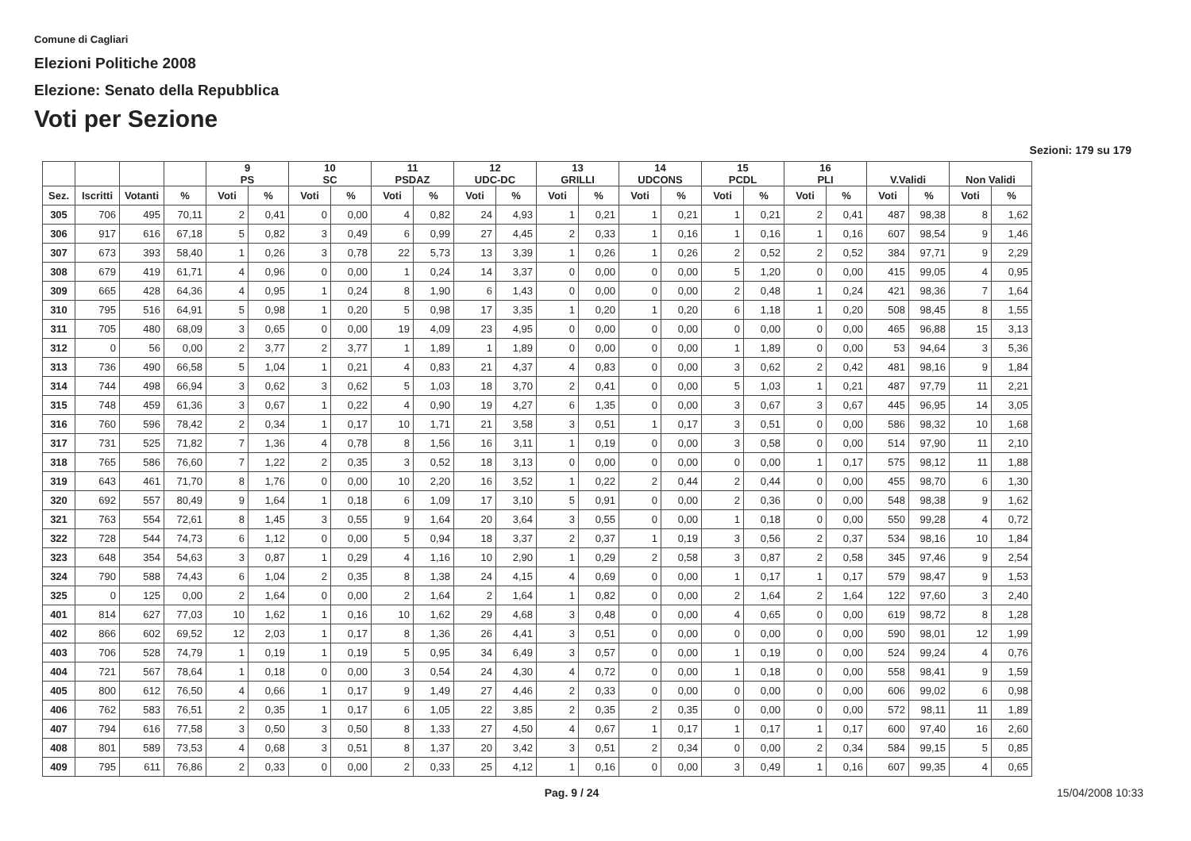Comune di Cagliari
Elezioni Politiche 2008
Elezione: Senato della Repubblica
Voti per Sezione
Sezioni: 179 su 179
| | | | | 9 PS | | 10 SC | | 11 PSDAZ | | 12 UDC-DC | | 13 GRILLI | | 14 UDCONS | | 15 PCDL | | 16 PLI | | V.Validi | | Non Validi | |
| --- | --- | --- | --- | --- | --- | --- | --- | --- | --- | --- | --- | --- | --- | --- | --- | --- | --- | --- | --- | --- | --- | --- | --- |
| Sez. | Iscritti | Votanti | % | Voti | % | Voti | % | Voti | % | Voti | % | Voti | % | Voti | % | Voti | % | Voti | % | Voti | % | Voti | % |
| 305 | 706 | 495 | 70,11 | 2 | 0,41 | 0 | 0,00 | 4 | 0,82 | 24 | 4,93 | 1 | 0,21 | 1 | 0,21 | 1 | 0,21 | 2 | 0,41 | 487 | 98,38 | 8 | 1,62 |
| 306 | 917 | 616 | 67,18 | 5 | 0,82 | 3 | 0,49 | 6 | 0,99 | 27 | 4,45 | 2 | 0,33 | 1 | 0,16 | 1 | 0,16 | 1 | 0,16 | 607 | 98,54 | 9 | 1,46 |
| 307 | 673 | 393 | 58,40 | 1 | 0,26 | 3 | 0,78 | 22 | 5,73 | 13 | 3,39 | 1 | 0,26 | 1 | 0,26 | 2 | 0,52 | 2 | 0,52 | 384 | 97,71 | 9 | 2,29 |
| 308 | 679 | 419 | 61,71 | 4 | 0,96 | 0 | 0,00 | 1 | 0,24 | 14 | 3,37 | 0 | 0,00 | 0 | 0,00 | 5 | 1,20 | 0 | 0,00 | 415 | 99,05 | 4 | 0,95 |
| 309 | 665 | 428 | 64,36 | 4 | 0,95 | 1 | 0,24 | 8 | 1,90 | 6 | 1,43 | 0 | 0,00 | 0 | 0,00 | 2 | 0,48 | 1 | 0,24 | 421 | 98,36 | 7 | 1,64 |
| 310 | 795 | 516 | 64,91 | 5 | 0,98 | 1 | 0,20 | 5 | 0,98 | 17 | 3,35 | 1 | 0,20 | 1 | 0,20 | 6 | 1,18 | 1 | 0,20 | 508 | 98,45 | 8 | 1,55 |
| 311 | 705 | 480 | 68,09 | 3 | 0,65 | 0 | 0,00 | 19 | 4,09 | 23 | 4,95 | 0 | 0,00 | 0 | 0,00 | 0 | 0,00 | 0 | 0,00 | 465 | 96,88 | 15 | 3,13 |
| 312 | 0 | 56 | 0,00 | 2 | 3,77 | 2 | 3,77 | 1 | 1,89 | 1 | 1,89 | 0 | 0,00 | 0 | 0,00 | 1 | 1,89 | 0 | 0,00 | 53 | 94,64 | 3 | 5,36 |
| 313 | 736 | 490 | 66,58 | 5 | 1,04 | 1 | 0,21 | 4 | 0,83 | 21 | 4,37 | 4 | 0,83 | 0 | 0,00 | 3 | 0,62 | 2 | 0,42 | 481 | 98,16 | 9 | 1,84 |
| 314 | 744 | 498 | 66,94 | 3 | 0,62 | 3 | 0,62 | 5 | 1,03 | 18 | 3,70 | 2 | 0,41 | 0 | 0,00 | 5 | 1,03 | 1 | 0,21 | 487 | 97,79 | 11 | 2,21 |
| 315 | 748 | 459 | 61,36 | 3 | 0,67 | 1 | 0,22 | 4 | 0,90 | 19 | 4,27 | 6 | 1,35 | 0 | 0,00 | 3 | 0,67 | 3 | 0,67 | 445 | 96,95 | 14 | 3,05 |
| 316 | 760 | 596 | 78,42 | 2 | 0,34 | 1 | 0,17 | 10 | 1,71 | 21 | 3,58 | 3 | 0,51 | 1 | 0,17 | 3 | 0,51 | 0 | 0,00 | 586 | 98,32 | 10 | 1,68 |
| 317 | 731 | 525 | 71,82 | 7 | 1,36 | 4 | 0,78 | 8 | 1,56 | 16 | 3,11 | 1 | 0,19 | 0 | 0,00 | 3 | 0,58 | 0 | 0,00 | 514 | 97,90 | 11 | 2,10 |
| 318 | 765 | 586 | 76,60 | 7 | 1,22 | 2 | 0,35 | 3 | 0,52 | 18 | 3,13 | 0 | 0,00 | 0 | 0,00 | 0 | 0,00 | 1 | 0,17 | 575 | 98,12 | 11 | 1,88 |
| 319 | 643 | 461 | 71,70 | 8 | 1,76 | 0 | 0,00 | 10 | 2,20 | 16 | 3,52 | 1 | 0,22 | 2 | 0,44 | 2 | 0,44 | 0 | 0,00 | 455 | 98,70 | 6 | 1,30 |
| 320 | 692 | 557 | 80,49 | 9 | 1,64 | 1 | 0,18 | 6 | 1,09 | 17 | 3,10 | 5 | 0,91 | 0 | 0,00 | 2 | 0,36 | 0 | 0,00 | 548 | 98,38 | 9 | 1,62 |
| 321 | 763 | 554 | 72,61 | 8 | 1,45 | 3 | 0,55 | 9 | 1,64 | 20 | 3,64 | 3 | 0,55 | 0 | 0,00 | 1 | 0,18 | 0 | 0,00 | 550 | 99,28 | 4 | 0,72 |
| 322 | 728 | 544 | 74,73 | 6 | 1,12 | 0 | 0,00 | 5 | 0,94 | 18 | 3,37 | 2 | 0,37 | 1 | 0,19 | 3 | 0,56 | 2 | 0,37 | 534 | 98,16 | 10 | 1,84 |
| 323 | 648 | 354 | 54,63 | 3 | 0,87 | 1 | 0,29 | 4 | 1,16 | 10 | 2,90 | 1 | 0,29 | 2 | 0,58 | 3 | 0,87 | 2 | 0,58 | 345 | 97,46 | 9 | 2,54 |
| 324 | 790 | 588 | 74,43 | 6 | 1,04 | 2 | 0,35 | 8 | 1,38 | 24 | 4,15 | 4 | 0,69 | 0 | 0,00 | 1 | 0,17 | 1 | 0,17 | 579 | 98,47 | 9 | 1,53 |
| 325 | 0 | 125 | 0,00 | 2 | 1,64 | 0 | 0,00 | 2 | 1,64 | 2 | 1,64 | 1 | 0,82 | 0 | 0,00 | 2 | 1,64 | 2 | 1,64 | 122 | 97,60 | 3 | 2,40 |
| 401 | 814 | 627 | 77,03 | 10 | 1,62 | 1 | 0,16 | 10 | 1,62 | 29 | 4,68 | 3 | 0,48 | 0 | 0,00 | 4 | 0,65 | 0 | 0,00 | 619 | 98,72 | 8 | 1,28 |
| 402 | 866 | 602 | 69,52 | 12 | 2,03 | 1 | 0,17 | 8 | 1,36 | 26 | 4,41 | 3 | 0,51 | 0 | 0,00 | 0 | 0,00 | 0 | 0,00 | 590 | 98,01 | 12 | 1,99 |
| 403 | 706 | 528 | 74,79 | 1 | 0,19 | 1 | 0,19 | 5 | 0,95 | 34 | 6,49 | 3 | 0,57 | 0 | 0,00 | 1 | 0,19 | 0 | 0,00 | 524 | 99,24 | 4 | 0,76 |
| 404 | 721 | 567 | 78,64 | 1 | 0,18 | 0 | 0,00 | 3 | 0,54 | 24 | 4,30 | 4 | 0,72 | 0 | 0,00 | 1 | 0,18 | 0 | 0,00 | 558 | 98,41 | 9 | 1,59 |
| 405 | 800 | 612 | 76,50 | 4 | 0,66 | 1 | 0,17 | 9 | 1,49 | 27 | 4,46 | 2 | 0,33 | 0 | 0,00 | 0 | 0,00 | 0 | 0,00 | 606 | 99,02 | 6 | 0,98 |
| 406 | 762 | 583 | 76,51 | 2 | 0,35 | 1 | 0,17 | 6 | 1,05 | 22 | 3,85 | 2 | 0,35 | 2 | 0,35 | 0 | 0,00 | 0 | 0,00 | 572 | 98,11 | 11 | 1,89 |
| 407 | 794 | 616 | 77,58 | 3 | 0,50 | 3 | 0,50 | 8 | 1,33 | 27 | 4,50 | 4 | 0,67 | 1 | 0,17 | 1 | 0,17 | 1 | 0,17 | 600 | 97,40 | 16 | 2,60 |
| 408 | 801 | 589 | 73,53 | 4 | 0,68 | 3 | 0,51 | 8 | 1,37 | 20 | 3,42 | 3 | 0,51 | 2 | 0,34 | 0 | 0,00 | 2 | 0,34 | 584 | 99,15 | 5 | 0,85 |
| 409 | 795 | 611 | 76,86 | 2 | 0,33 | 0 | 0,00 | 2 | 0,33 | 25 | 4,12 | 1 | 0,16 | 0 | 0,00 | 3 | 0,49 | 1 | 0,16 | 607 | 99,35 | 4 | 0,65 |
Pag. 9 / 24 15/04/2008 10:33